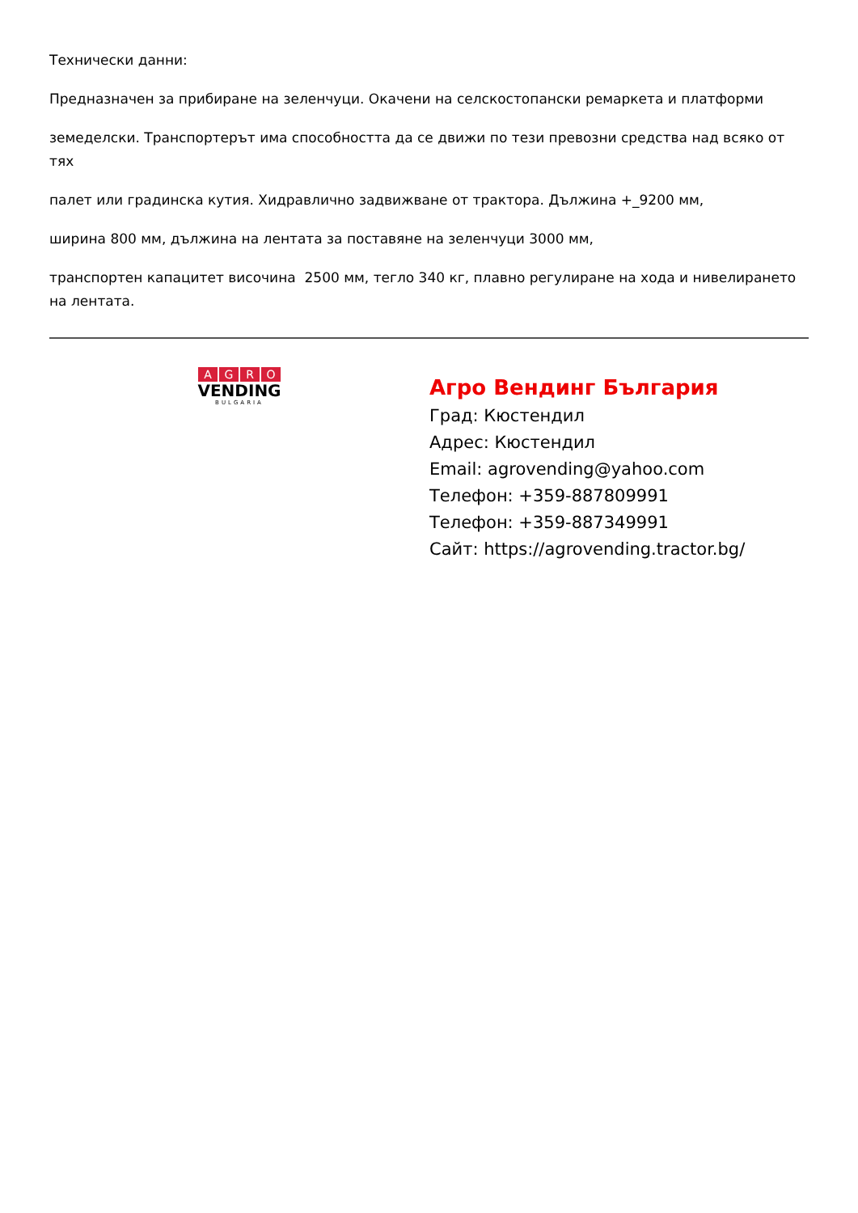Технически данни:
Предназначен за прибиране на зеленчуци. Окачени на селскостопански ремаркета и платформи
земеделски. Транспортерът има способността да се движи по тези превозни средства над всяко от тях
палет или градинска кутия. Хидравлично задвижване от трактора. Дължина +_9200 мм,
ширина 800 мм, дължина на лентата за поставяне на зеленчуци 3000 мм,
транспортен капацитет височина 2500 мм, тегло 340 кг, плавно регулиране на хода и нивелирането на лентата.
AGRO
VENDING
BULGARIA
Агро Вендинг България
Град: Кюстендил
Адрес: Кюстендил
Email: agrovending@yahoo.com
Телефон: +359-887809991
Телефон: +359-887349991
Сайт: https://agrovending.tractor.bg/